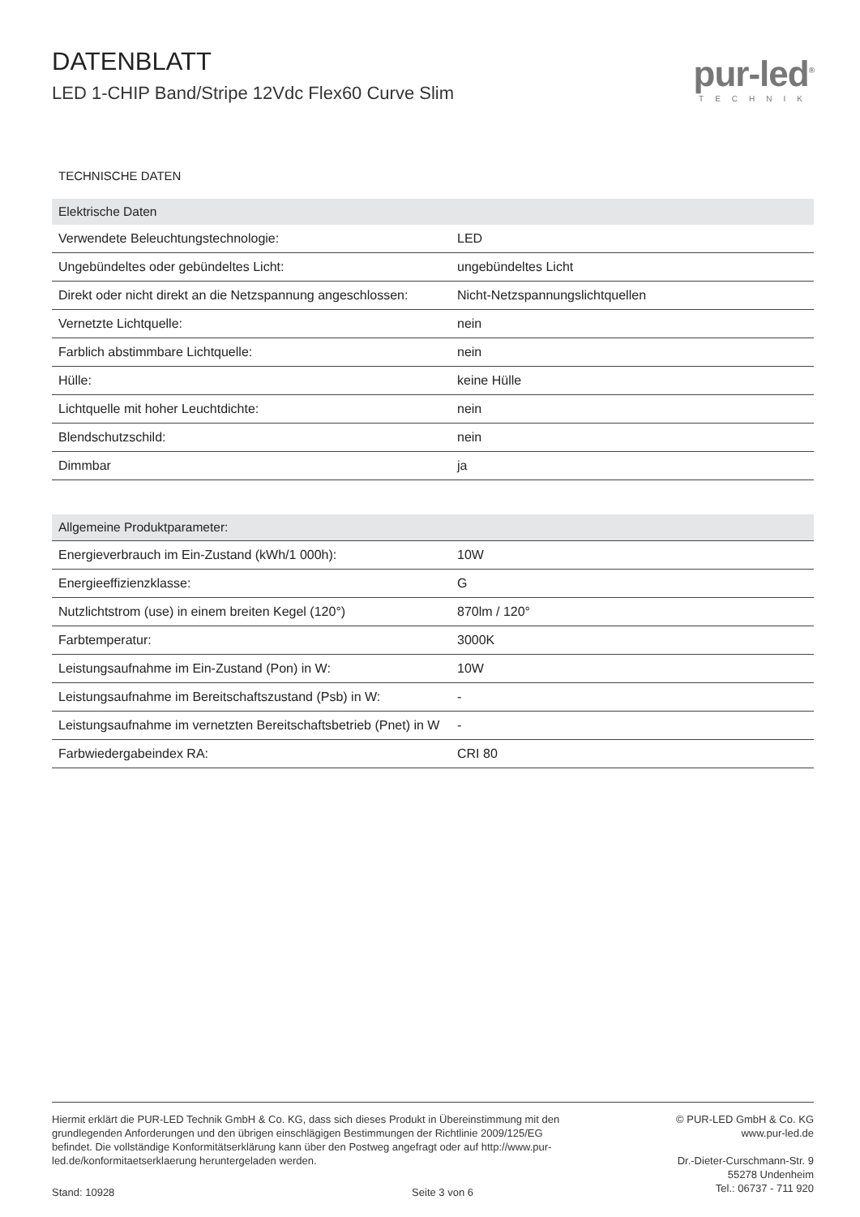DATENBLATT
LED 1-CHIP Band/Stripe 12Vdc Flex60 Curve Slim
pur-led<sup>®</sup>
TECHNIK
TECHNISCHE DATEN
| Elektrische Daten | |
| --- | --- |
| Verwendete Beleuchtungstechnologie: | LED |
| Ungebündeltes oder gebündeltes Licht: | ungebündeltes Licht |
| Direkt oder nicht direkt an die Netzspannung angeschlossen: | Nicht-Netzspannungslichtquellen |
| Vernetzte Lichtquelle: | nein |
| Farblich abstimmbare Lichtquelle: | nein |
| Hülle: | keine Hülle |
| Lichtquelle mit hoher Leuchtdichte: | nein |
| Blendschutzschild: | nein |
| Dimmbar | ja |
| Allgemeine Produktparameter: | |
| --- | --- |
| Energieverbrauch im Ein-Zustand (kWh/1 000h): | 10W |
| Energieeffizienzklasse: | G |
| Nutzlichtstrom (use) in einem breiten Kegel (120°) | 870lm / 120° |
| Farbtemperatur: | 3000K |
| Leistungsaufnahme im Ein-Zustand (Pon) in W: | 10W |
| Leistungsaufnahme im Bereitschaftszustand (Psb) in W: | - |
| Leistungsaufnahme im vernetzten Bereitschaftsbetrieb (Pnet) in W | - |
| Farbwiedergabeindex RA: | CRI 80 |
Hiermit erklärt die PUR-LED Technik GmbH & Co. KG, dass sich dieses Produkt in Übereinstimmung mit den grundlegenden Anforderungen und den übrigen einschlägigen Bestimmungen der Richtlinie 2009/125/EG befindet. Die vollständige Konformitätserklärung kann über den Postweg angefragt oder auf http://www.pur-led.de/konformitaetserklaerung heruntergeladen werden.
Stand: 10928 Seite 3 von 6
© PUR-LED GmbH & Co. KG
www.pur-led.de
Dr.-Dieter-Curschmann-Str. 9
55278 Undenheim
Tel.: 06737 - 711 920